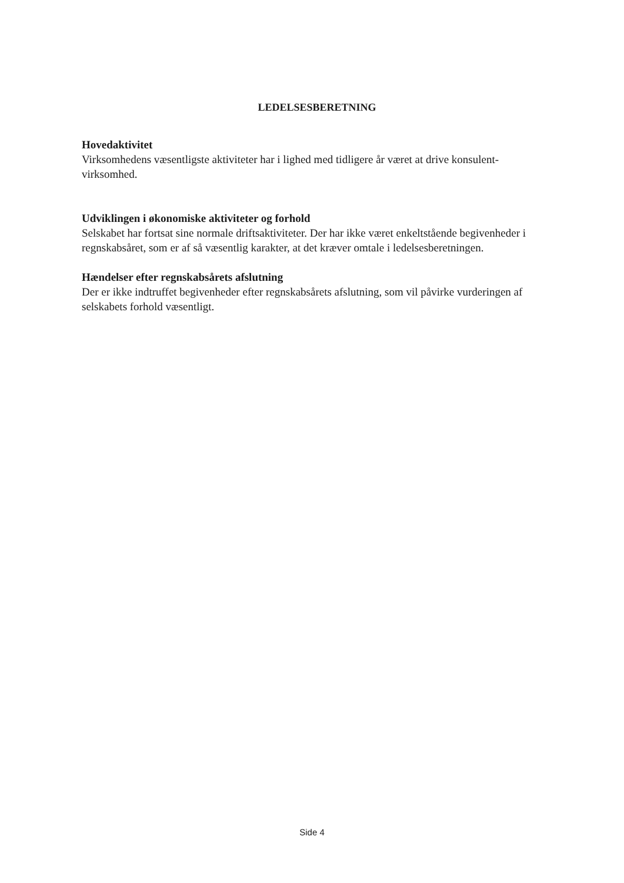LEDELSESBERETNING
Hovedaktivitet
Virksomhedens væsentligste aktiviteter har i lighed med tidligere år været at drive konsulent-
virksomhed.
Udviklingen i økonomiske aktiviteter og forhold
Selskabet har fortsat sine normale driftsaktiviteter. Der har ikke været enkeltstående begivenheder i regnskabsåret, som er af så væsentlig karakter, at det kræver omtale i ledelsesberetningen.
Hændelser efter regnskabsårets afslutning
Der er ikke indtruffet begivenheder efter regnskabsårets afslutning, som vil påvirke vurderingen af selskabets forhold væsentligt.
Side 4